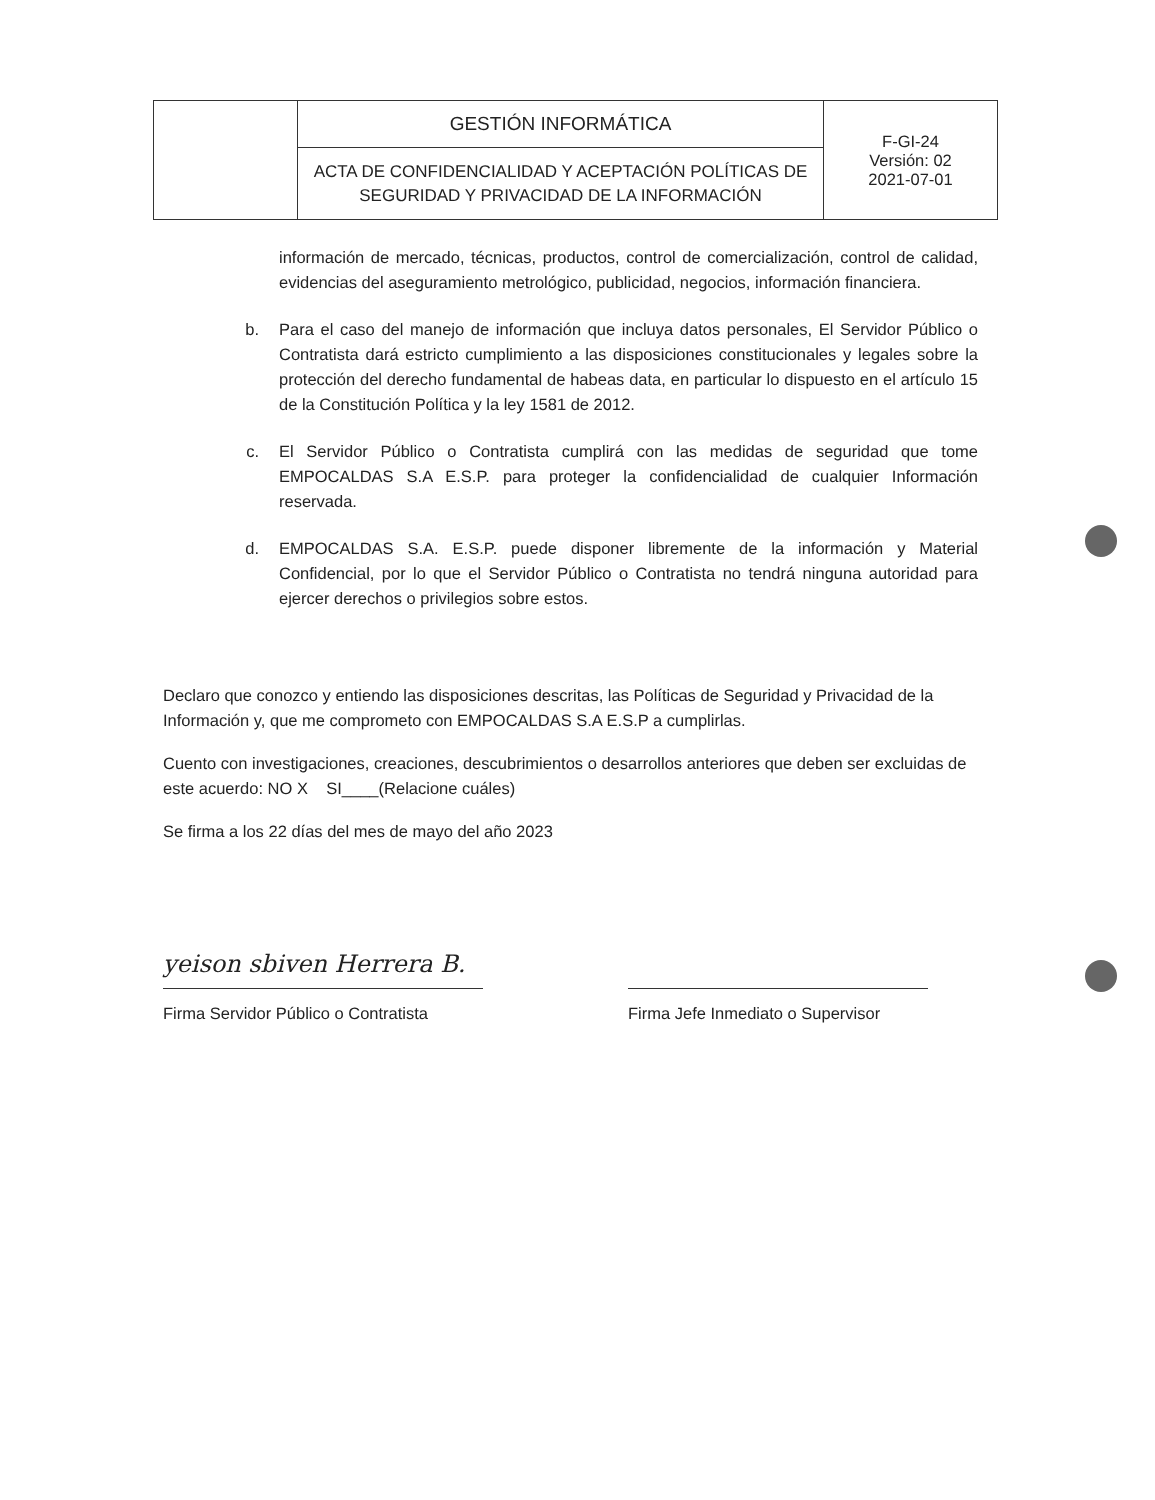| | GESTIÓN INFORMÁTICA | F-GI-24 Versión: 02 2021-07-01 |
| | ACTA DE CONFIDENCIALIDAD Y ACEPTACIÓN POLÍTICAS DE SEGURIDAD Y PRIVACIDAD DE LA INFORMACIÓN | |
información de mercado, técnicas, productos, control de comercialización, control de calidad, evidencias del aseguramiento metrológico, publicidad, negocios, información financiera.
b. Para el caso del manejo de información que incluya datos personales, El Servidor Público o Contratista dará estricto cumplimiento a las disposiciones constitucionales y legales sobre la protección del derecho fundamental de habeas data, en particular lo dispuesto en el artículo 15 de la Constitución Política y la ley 1581 de 2012.
c. El Servidor Público o Contratista cumplirá con las medidas de seguridad que tome EMPOCALDAS S.A E.S.P. para proteger la confidencialidad de cualquier Información reservada.
d. EMPOCALDAS S.A. E.S.P. puede disponer libremente de la información y Material Confidencial, por lo que el Servidor Público o Contratista no tendrá ninguna autoridad para ejercer derechos o privilegios sobre estos.
Declaro que conozco y entiendo las disposiciones descritas, las Políticas de Seguridad y Privacidad de la Información y, que me comprometo con EMPOCALDAS S.A E.S.P a cumplirlas.
Cuento con investigaciones, creaciones, descubrimientos o desarrollos anteriores que deben ser excluidas de este acuerdo: NO X SI____(Relacione cuáles)
Se firma a los 22 días del mes de mayo del año 2023
yeison sbiven Herrera B.
Firma Servidor Público o Contratista
Firma Jefe Inmediato o Supervisor